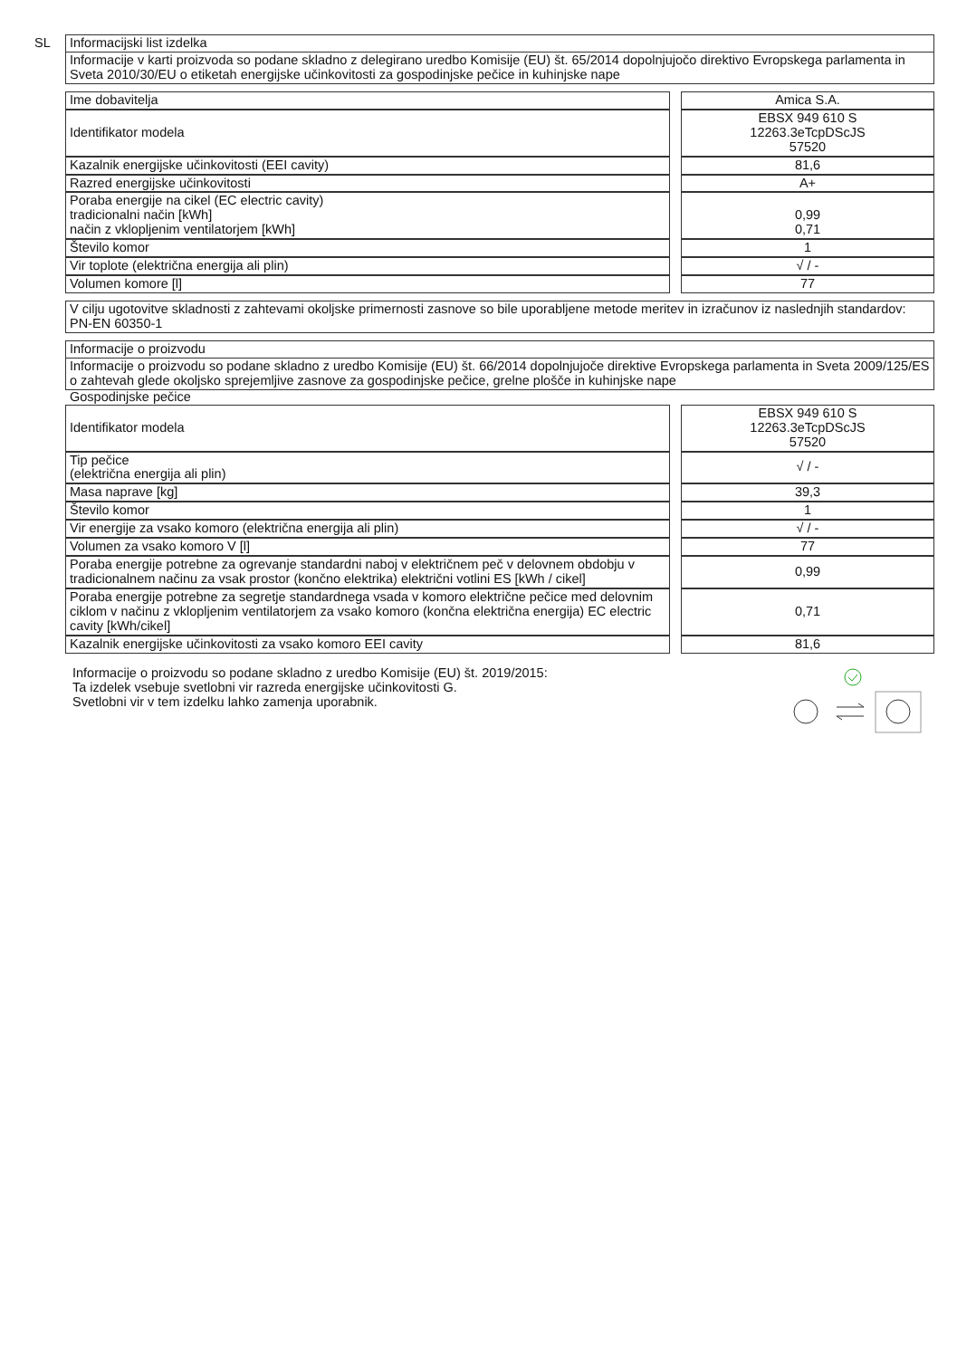SL
Informacijski list izdelka
Informacije v karti proizvoda so podane skladno z delegirano uredbo Komisije (EU) št. 65/2014 dopolnjujočo direktivo Evropskega parlamenta in Sveta 2010/30/EU o etiketah energijske učinkovitosti za gospodinjske pečice in kuhinjske nape
| Ime dobavitelja | | Amica S.A. |
| Identifikator modela | | EBSX 949 610 S 12263.3eTcpDScJS 57520 |
| Kazalnik energijske učinkovitosti (EEI cavity) | | 81,6 |
| Razred energijske učinkovitosti | | A+ |
| Poraba energije na cikel (EC electric cavity) tradicionalni način [kWh] način z vklopljenim ventilatorjem [kWh] | | 0,99 0,71 |
| Število komor | | 1 |
| Vir toplote (električna energija ali plin) | | √ / - |
| Volumen komore [l] | | 77 |
V cilju ugotovitve skladnosti z zahtevami okoljske primernosti zasnove so bile uporabljene metode meritev in izračunov iz naslednjih standardov:
PN-EN 60350-1
Informacije o proizvodu
Informacije o proizvodu so podane skladno z uredbo Komisije (EU) št. 66/2014 dopolnjujoče direktive Evropskega parlamenta in Sveta 2009/125/ES o zahtevah glede okoljsko sprejemljive zasnove za gospodinjske pečice, grelne plošče in kuhinjske nape
Gospodinjske pečice
| Identifikator modela | | EBSX 949 610 S 12263.3eTcpDScJS 57520 |
| Tip pečice (električna energija ali plin) | | √ / - |
| Masa naprave [kg] | | 39,3 |
| Število komor | | 1 |
| Vir energije za vsako komoro (električna energija ali plin) | | √ / - |
| Volumen za vsako komoro V [l] | | 77 |
| Poraba energije potrebne za ogrevanje standardni naboj v električnem peč v delovnem obdobju v tradicionalnem načinu za vsak prostor (končno elektrika) električni votlini ES [kWh / cikel] | | 0,99 |
| Poraba energije potrebne za segretje standardnega vsada v komoro električne pečice med delovnim ciklom v načinu z vklopljenim ventilatorjem za vsako komoro (končna električna energija) EC electric cavity [kWh/cikel] | | 0,71 |
| Kazalnik energijske učinkovitosti za vsako komoro EEI cavity | | 81,6 |
Informacije o proizvodu so podane skladno z uredbo Komisije (EU) št. 2019/2015:
Ta izdelek vsebuje svetlobni vir razreda energijske učinkovitosti G.
Svetlobni vir v tem izdelku lahko zamenja uporabnik.